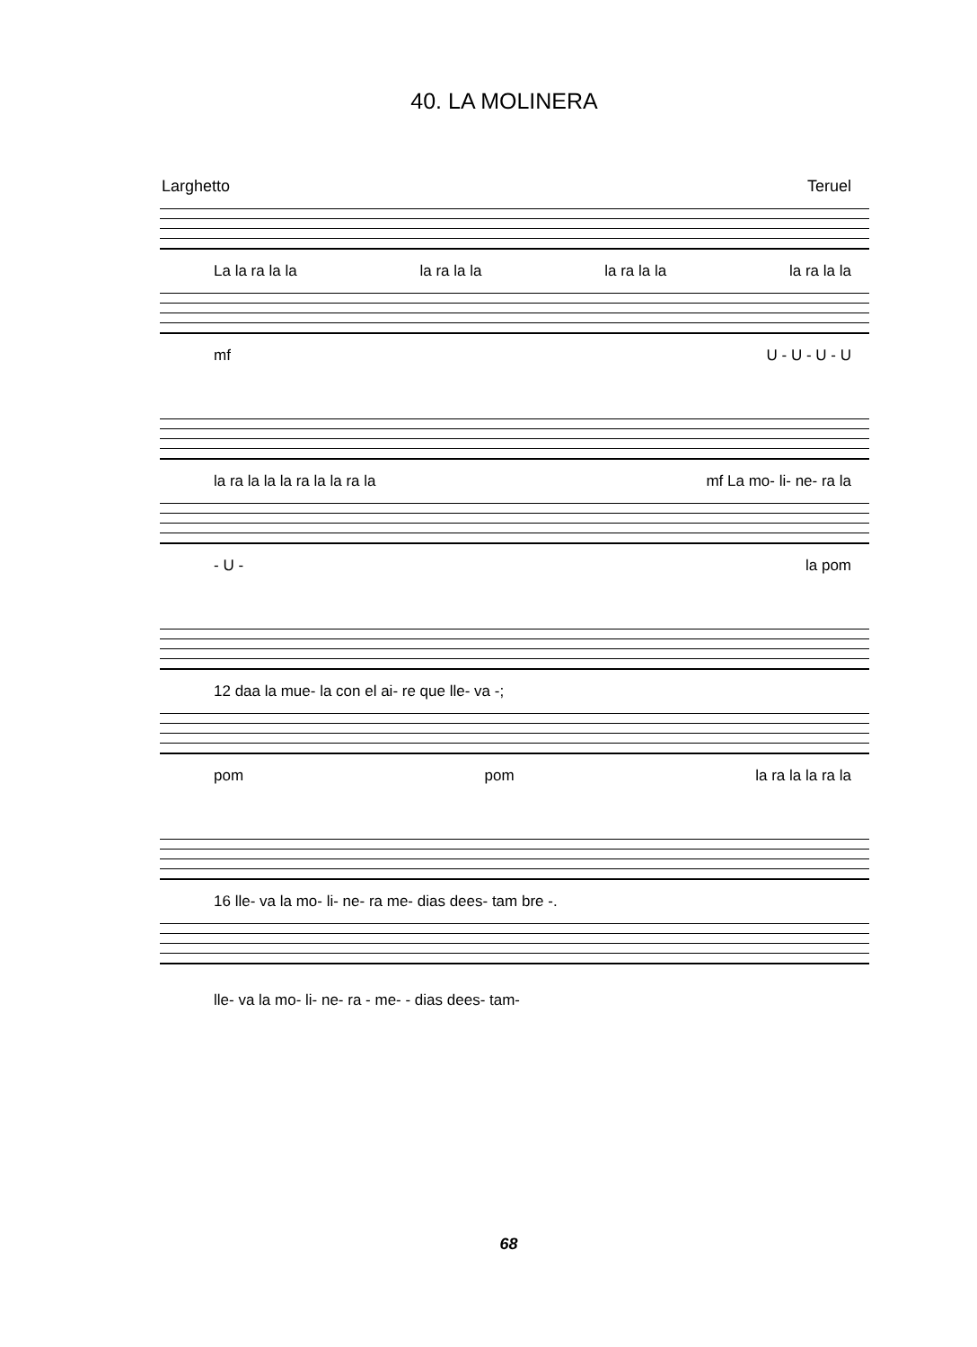40. LA MOLINERA
Larghetto Teruel
La la ra la la la ra la la la ra la la la ra la la
mf U - U - U - U
la ra la la la ra la la ra la mf La mo- li- ne- ra la
- U - la pom
12 daa la mue- la con el ai- re que lle- va -;
pom pom la ra la la ra la
16 lle- va la mo- li- ne- ra me- dias dees- tam bre -.
lle- va la mo- li- ne- ra - me- - dias dees- tam-
68